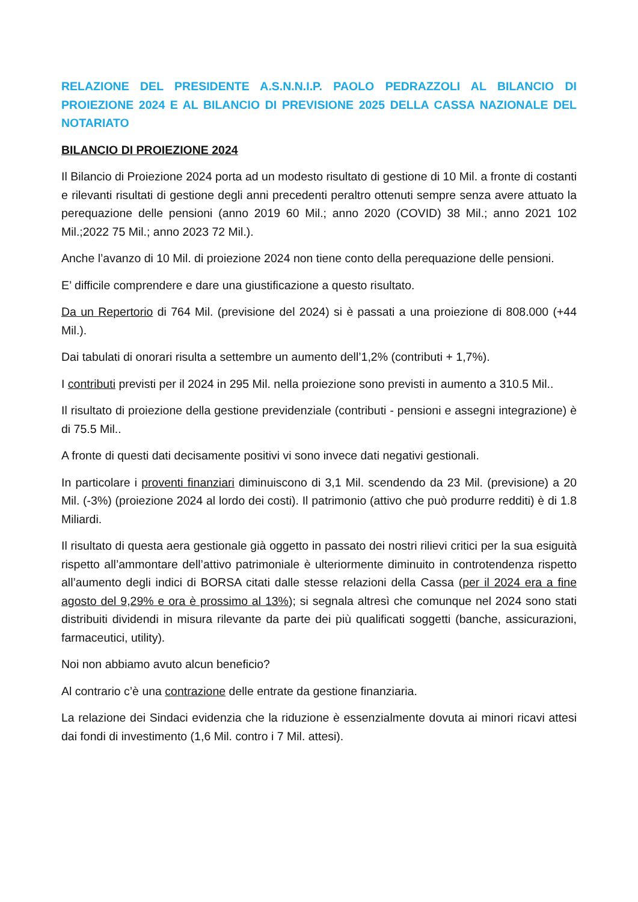RELAZIONE DEL PRESIDENTE A.S.N.N.I.P. PAOLO PEDRAZZOLI AL BILANCIO DI PROIEZIONE 2024 E AL BILANCIO DI PREVISIONE 2025 DELLA CASSA NAZIONALE DEL NOTARIATO
BILANCIO DI PROIEZIONE 2024
Il Bilancio di Proiezione 2024 porta ad un modesto risultato di gestione di 10 Mil. a fronte di costanti e rilevanti risultati di gestione degli anni precedenti peraltro ottenuti sempre senza avere attuato la perequazione delle pensioni (anno 2019 60 Mil.; anno 2020 (COVID) 38 Mil.; anno 2021 102 Mil.;2022 75 Mil.; anno 2023 72 Mil.).
Anche l’avanzo di 10 Mil. di proiezione 2024 non tiene conto della perequazione delle pensioni.
E’ difficile comprendere e dare una giustificazione a questo risultato.
Da un Repertorio di 764 Mil. (previsione del 2024) si è passati a una proiezione di 808.000 (+44 Mil.).
Dai tabulati di onorari risulta a settembre un aumento dell’1,2% (contributi + 1,7%).
I contributi previsti per il 2024 in 295 Mil. nella proiezione sono previsti in aumento a 310.5 Mil..
Il risultato di proiezione della gestione previdenziale (contributi - pensioni e assegni integrazione) è di 75.5 Mil..
A fronte di questi dati decisamente positivi vi sono invece dati negativi gestionali.
In particolare i proventi finanziari diminuiscono di 3,1 Mil. scendendo da 23 Mil. (previsione) a 20 Mil. (-3%) (proiezione 2024 al lordo dei costi). Il patrimonio (attivo che può produrre redditi) è di 1.8 Miliardi.
Il risultato di questa aera gestionale già oggetto in passato dei nostri rilievi critici per la sua esiguità rispetto all’ammontare dell’attivo patrimoniale è ulteriormente diminuito in controtendenza rispetto all’aumento degli indici di BORSA citati dalle stesse relazioni della Cassa (per il 2024 era a fine agosto del 9,29% e ora è prossimo al 13%); si segnala altresì che comunque nel 2024 sono stati distribuiti dividendi in misura rilevante da parte dei più qualificati soggetti (banche, assicurazioni, farmaceutici, utility).
Noi non abbiamo avuto alcun beneficio?
Al contrario c’è una contrazione delle entrate da gestione finanziaria.
La relazione dei Sindaci evidenzia che la riduzione è essenzialmente dovuta ai minori ricavi attesi dai fondi di investimento (1,6 Mil. contro i 7 Mil. attesi).